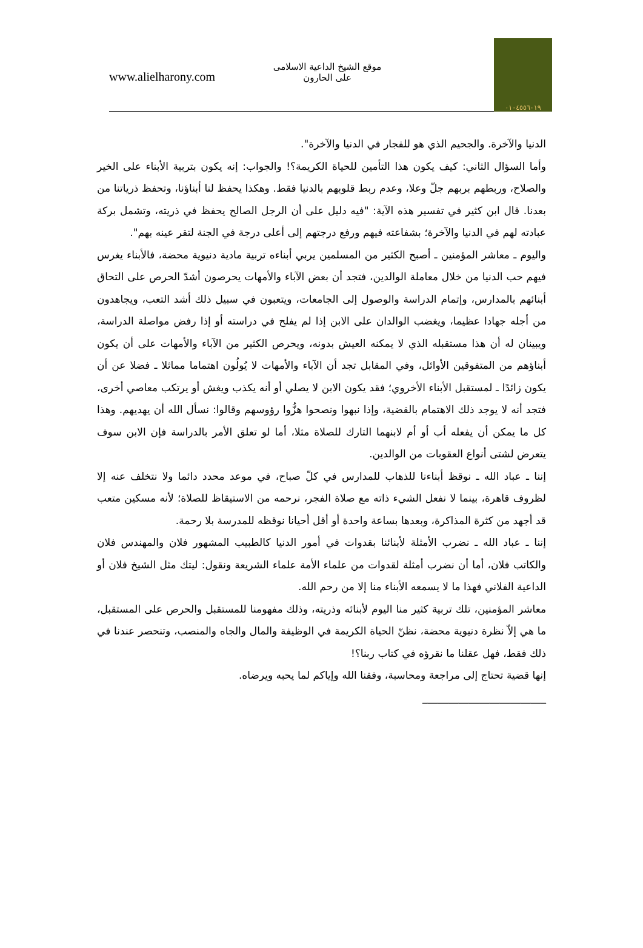www.alielharony.com
موقع الشيخ الداعية الاسلامى
على الحارون
٠١٠٤٥٥٦٠١٩
الدنيا والآخرة. والجحيم الذي هو للفجار في الدنيا والآخرة".
وأما السؤال الثاني: كيف يكون هذا التأمين للحياة الكريمة؟! والجواب: إنه يكون بتربية الأبناء على الخير والصلاح، وربطهم بربهم جلّ وعلا، وعدم ربط قلوبهم بالدنيا فقط. وهكذا يحفظ لنا أبناؤنا، وتحفظ ذرياتنا من بعدنا. قال ابن كثير في تفسير هذه الآية: "فيه دليل على أن الرجل الصالح يحفظ في ذريته، وتشمل بركة عبادته لهم في الدنيا والآخرة؛ بشفاعته فيهم ورفع درجتهم إلى أعلى درجة في الجنة لتقر عينه بهم".
واليوم ـ معاشر المؤمنين ـ أصبح الكثير من المسلمين يربي أبناءه تربية مادية دنيوية محضة، فالأبناء يغرس فيهم حب الدنيا من خلال معاملة الوالدين، فتجد أن بعض الآباء والأمهات يحرصون أشدّ الحرص على التحاق أبنائهم بالمدارس، وإتمام الدراسة والوصول إلى الجامعات، ويتعبون في سبيل ذلك أشد التعب، ويجاهدون من أجله جهادا عظيما، ويغضب الوالدان على الابن إذا لم يفلح في دراسته أو إذا رفض مواصلة الدراسة، ويبينان له أن هذا مستقبله الذي لا يمكنه العيش بدونه، ويحرص الكثير من الآباء والأمهات على أن يكون أبناؤهم من المتفوقين الأوائل، وفي المقابل تجد أن الآباء والأمهات لا يُولُون اهتماما مماثلا ـ فضلا عن أن يكون زائدًا ـ لمستقبل الأبناء الأخروي؛ فقد يكون الابن لا يصلي أو أنه يكذب ويغش أو يرتكب معاصي أخرى، فتجد أنه لا يوجد ذلك الاهتمام بالقضية، وإذا نبهوا ونصحوا هزُّوا رؤوسهم وقالوا: نسأل الله أن يهديهم. وهذا كل ما يمكن أن يفعله أب أو أم لابنهما التارك للصلاة مثلا، أما لو تعلق الأمر بالدراسة فإن الابن سوف يتعرض لشتى أنواع العقوبات من الوالدين.
إننا ـ عباد الله ـ نوقظ أبناءنا للذهاب للمدارس في كلّ صباح، في موعد محدد دائما ولا نتخلف عنه إلا لظروف قاهرة، بينما لا نفعل الشيء ذاته مع صلاة الفجر، نرحمه من الاستيقاظ للصلاة؛ لأنه مسكين متعب قد أجهد من كثرة المذاكرة، وبعدها بساعة واحدة أو أقل أحيانا نوقظه للمدرسة بلا رحمة.
إننا ـ عباد الله ـ نضرب الأمثلة لأبنائنا بقدوات في أمور الدنيا كالطبيب المشهور فلان والمهندس فلان والكاتب فلان، أما أن نضرب أمثلة لقدوات من علماء الأمة علماء الشريعة ونقول: ليتك مثل الشيخ فلان أو الداعية الفلاني فهذا ما لا يسمعه الأبناء منا إلا من رحم الله.
معاشر المؤمنين، تلك تربية كثير منا اليوم لأبنائه وذريته، وذلك مفهومنا للمستقبل والحرص على المستقبل، ما هي إلاّ نظرة دنيوية محضة، نظنّ الحياة الكريمة في الوظيفة والمال والجاه والمنصب، وتنحصر عندنا في ذلك فقط، فهل عقلنا ما نقرؤه في كتاب ربنا؟!
إنها قضية تحتاج إلى مراجعة ومحاسبة، وفقنا الله وإياكم لما يحبه ويرضاه.
________________________